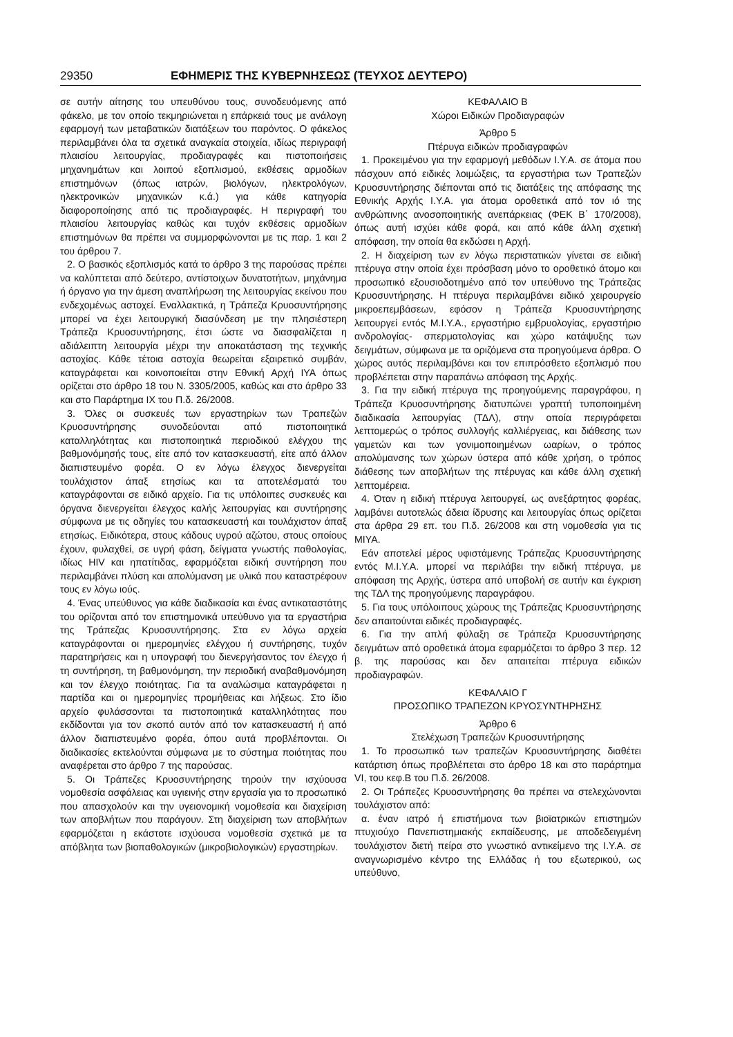29350 ΕΦΗΜΕΡΙΣ ΤΗΣ ΚΥΒΕΡΝΗΣΕΩΣ (ΤΕΥΧΟΣ ΔΕΥΤΕΡΟ)
σε αυτήν αίτησης του υπευθύνου τους, συνοδευόμενης από φάκελο, με τον οποίο τεκμηριώνεται η επάρκειά τους με ανάλογη εφαρμογή των μεταβατικών διατάξεων του παρόντος. Ο φάκελος περιλαμβάνει όλα τα σχετικά αναγκαία στοιχεία, ιδίως περιγραφή πλαισίου λειτουργίας, προδιαγραφές και πιστοποιήσεις μηχανημάτων και λοιπού εξοπλισμού, εκθέσεις αρμοδίων επιστημόνων (όπως ιατρών, βιολόγων, ηλεκτρολόγων, ηλεκτρονικών μηχανικών κ.ά.) για κάθε κατηγορία διαφοροποίησης από τις προδιαγραφές. Η περιγραφή του πλαισίου λειτουργίας καθώς και τυχόν εκθέσεις αρμοδίων επιστημόνων θα πρέπει να συμμορφώνονται με τις παρ. 1 και 2 του άρθρου 7.
2. Ο βασικός εξοπλισμός κατά το άρθρο 3 της παρούσας πρέπει να καλύπτεται από δεύτερο, αντίστοιχων δυνατοτήτων, μηχάνημα ή όργανο για την άμεση αναπλήρωση της λειτουργίας εκείνου που ενδεχομένως αστοχεί. Εναλλακτικά, η Τράπεζα Κρυοσυντήρησης μπορεί να έχει λειτουργική διασύνδεση με την πλησιέστερη Τράπεζα Κρυοσυντήρησης, έτσι ώστε να διασφαλίζεται η αδιάλειπτη λειτουργία μέχρι την αποκατάσταση της τεχνικής αστοχίας. Κάθε τέτοια αστοχία θεωρείται εξαιρετικό συμβάν, καταγράφεται και κοινοποιείται στην Εθνική Αρχή ΙΥΑ όπως ορίζεται στο άρθρο 18 του Ν. 3305/2005, καθώς και στο άρθρο 33 και στο Παράρτημα IX του Π.δ. 26/2008.
3. Όλες οι συσκευές των εργαστηρίων των Τραπεζών Κρυοσυντήρησης συνοδεύονται από πιστοποιητικά καταλληλότητας και πιστοποιητικά περιοδικού ελέγχου της βαθμονόμησής τους, είτε από τον κατασκευαστή, είτε από άλλον διαπιστευμένο φορέα. Ο εν λόγω έλεγχος διενεργείται τουλάχιστον άπαξ ετησίως και τα αποτελέσματά του καταγράφονται σε ειδικό αρχείο. Για τις υπόλοιπες συσκευές και όργανα διενεργείται έλεγχος καλής λειτουργίας και συντήρησης σύμφωνα με τις οδηγίες του κατασκευαστή και τουλάχιστον άπαξ ετησίως. Ειδικότερα, στους κάδους υγρού αζώτου, στους οποίους έχουν, φυλαχθεί, σε υγρή φάση, δείγματα γνωστής παθολογίας, ιδίως HIV και ηπατίτιδας, εφαρμόζεται ειδική συντήρηση που περιλαμβάνει πλύση και απολύμανση με υλικά που καταστρέφουν τους εν λόγω ιούς.
4. Ένας υπεύθυνος για κάθε διαδικασία και ένας αντικαταστάτης του ορίζονται από τον επιστημονικά υπεύθυνο για τα εργαστήρια της Τράπεζας Κρυοσυντήρησης. Στα εν λόγω αρχεία καταγράφονται οι ημερομηνίες ελέγχου ή συντήρησης, τυχόν παρατηρήσεις και η υπογραφή του διενεργήσαντος τον έλεγχο ή τη συντήρηση, τη βαθμονόμηση, την περιοδική αναβαθμονόμηση και τον έλεγχο ποιότητας. Για τα αναλώσιμα καταγράφεται η παρτίδα και οι ημερομηνίες προμήθειας και λήξεως. Στο ίδιο αρχείο φυλάσσονται τα πιστοποιητικά καταλληλότητας που εκδίδονται για τον σκοπό αυτόν από τον κατασκευαστή ή από άλλον διαπιστευμένο φορέα, όπου αυτά προβλέπονται. Οι διαδικασίες εκτελούνται σύμφωνα με το σύστημα ποιότητας που αναφέρεται στο άρθρο 7 της παρούσας.
5. Οι Τράπεζες Κρυοσυντήρησης τηρούν την ισχύουσα νομοθεσία ασφάλειας και υγιεινής στην εργασία για το προσωπικό που απασχολούν και την υγειονομική νομοθεσία και διαχείριση των αποβλήτων που παράγουν. Στη διαχείριση των αποβλήτων εφαρμόζεται η εκάστοτε ισχύουσα νομοθεσία σχετικά με τα απόβλητα των βιοπαθολογικών (μικροβιολογικών) εργαστηρίων.
ΚΕΦΑΛΑΙΟ Β
Χώροι Ειδικών Προδιαγραφών
Άρθρο 5
Πτέρυγα ειδικών προδιαγραφών
1. Προκειμένου για την εφαρμογή μεθόδων Ι.Υ.Α. σε άτομα που πάσχουν από ειδικές λοιμώξεις, τα εργαστήρια των Τραπεζών Κρυοσυντήρησης διέπονται από τις διατάξεις της απόφασης της Εθνικής Αρχής Ι.Υ.Α. για άτομα οροθετικά από τον ιό της ανθρώπινης ανοσοποιητικής ανεπάρκειας (ΦΕΚ Β΄ 170/2008), όπως αυτή ισχύει κάθε φορά, και από κάθε άλλη σχετική απόφαση, την οποία θα εκδώσει η Αρχή.
2. Η διαχείριση των εν λόγω περιστατικών γίνεται σε ειδική πτέρυγα στην οποία έχει πρόσβαση μόνο το οροθετικό άτομο και προσωπικό εξουσιοδοτημένο από τον υπεύθυνο της Τράπεζας Κρυοσυντήρησης. Η πτέρυγα περιλαμβάνει ειδικό χειρουργείο μικροεπεμβάσεων, εφόσον η Τράπεζα Κρυοσυντήρησης λειτουργεί εντός Μ.Ι.Υ.Α., εργαστήριο εμβρυολογίας, εργαστήριο ανδρολογίας- σπερματολογίας και χώρο κατάψυξης των δειγμάτων, σύμφωνα με τα οριζόμενα στα προηγούμενα άρθρα. Ο χώρος αυτός περιλαμβάνει και τον επιπρόσθετο εξοπλισμό που προβλέπεται στην παραπάνω απόφαση της Αρχής.
3. Για την ειδική πτέρυγα της προηγούμενης παραγράφου, η Τράπεζα Κρυοσυντήρησης διατυπώνει γραπτή τυποποιημένη διαδικασία λειτουργίας (ΤΔΛ), στην οποία περιγράφεται λεπτομερώς ο τρόπος συλλογής καλλιέργειας, και διάθεσης των γαμετών και των γονιμοποιημένων ωαρίων, ο τρόπος απολύμανσης των χώρων ύστερα από κάθε χρήση, ο τρόπος διάθεσης των αποβλήτων της πτέρυγας και κάθε άλλη σχετική λεπτομέρεια.
4. Όταν η ειδική πτέρυγα λειτουργεί, ως ανεξάρτητος φορέας, λαμβάνει αυτοτελώς άδεια ίδρυσης και λειτουργίας όπως ορίζεται στα άρθρα 29 επ. του Π.δ. 26/2008 και στη νομοθεσία για τις ΜΙΥΑ.
Εάν αποτελεί μέρος υφιστάμενης Τράπεζας Κρυοσυντήρησης εντός Μ.Ι.Υ.Α. μπορεί να περιλάβει την ειδική πτέρυγα, με απόφαση της Αρχής, ύστερα από υποβολή σε αυτήν και έγκριση της ΤΔΛ της προηγούμενης παραγράφου.
5. Για τους υπόλοιπους χώρους της Τράπεζας Κρυοσυντήρησης δεν απαιτούνται ειδικές προδιαγραφές.
6. Για την απλή φύλαξη σε Τράπεζα Κρυοσυντήρησης δειγμάτων από οροθετικά άτομα εφαρμόζεται το άρθρο 3 περ. 12 β. της παρούσας και δεν απαιτείται πτέρυγα ειδικών προδιαγραφών.
ΚΕΦΑΛΑΙΟ Γ
ΠΡΟΣΩΠΙΚΟ ΤΡΑΠΕΖΩΝ ΚΡΥΟΣΥΝΤΗΡΗΣΗΣ
Άρθρο 6
Στελέχωση Τραπεζών Κρυοσυντήρησης
1. Το προσωπικό των τραπεζών Κρυοσυντήρησης διαθέτει κατάρτιση όπως προβλέπεται στο άρθρο 18 και στο παράρτημα VI, του κεφ.Β του Π.δ. 26/2008.
2. Οι Τράπεζες Κρυοσυντήρησης θα πρέπει να στελεχώνονται τουλάχιστον από:
α. έναν ιατρό ή επιστήμονα των βιοϊατρικών επιστημών πτυχιούχο Πανεπιστημιακής εκπαίδευσης, με αποδεδειγμένη τουλάχιστον διετή πείρα στο γνωστικό αντικείμενο της Ι.Υ.Α. σε αναγνωρισμένο κέντρο της Ελλάδας ή του εξωτερικού, ως υπεύθυνο,